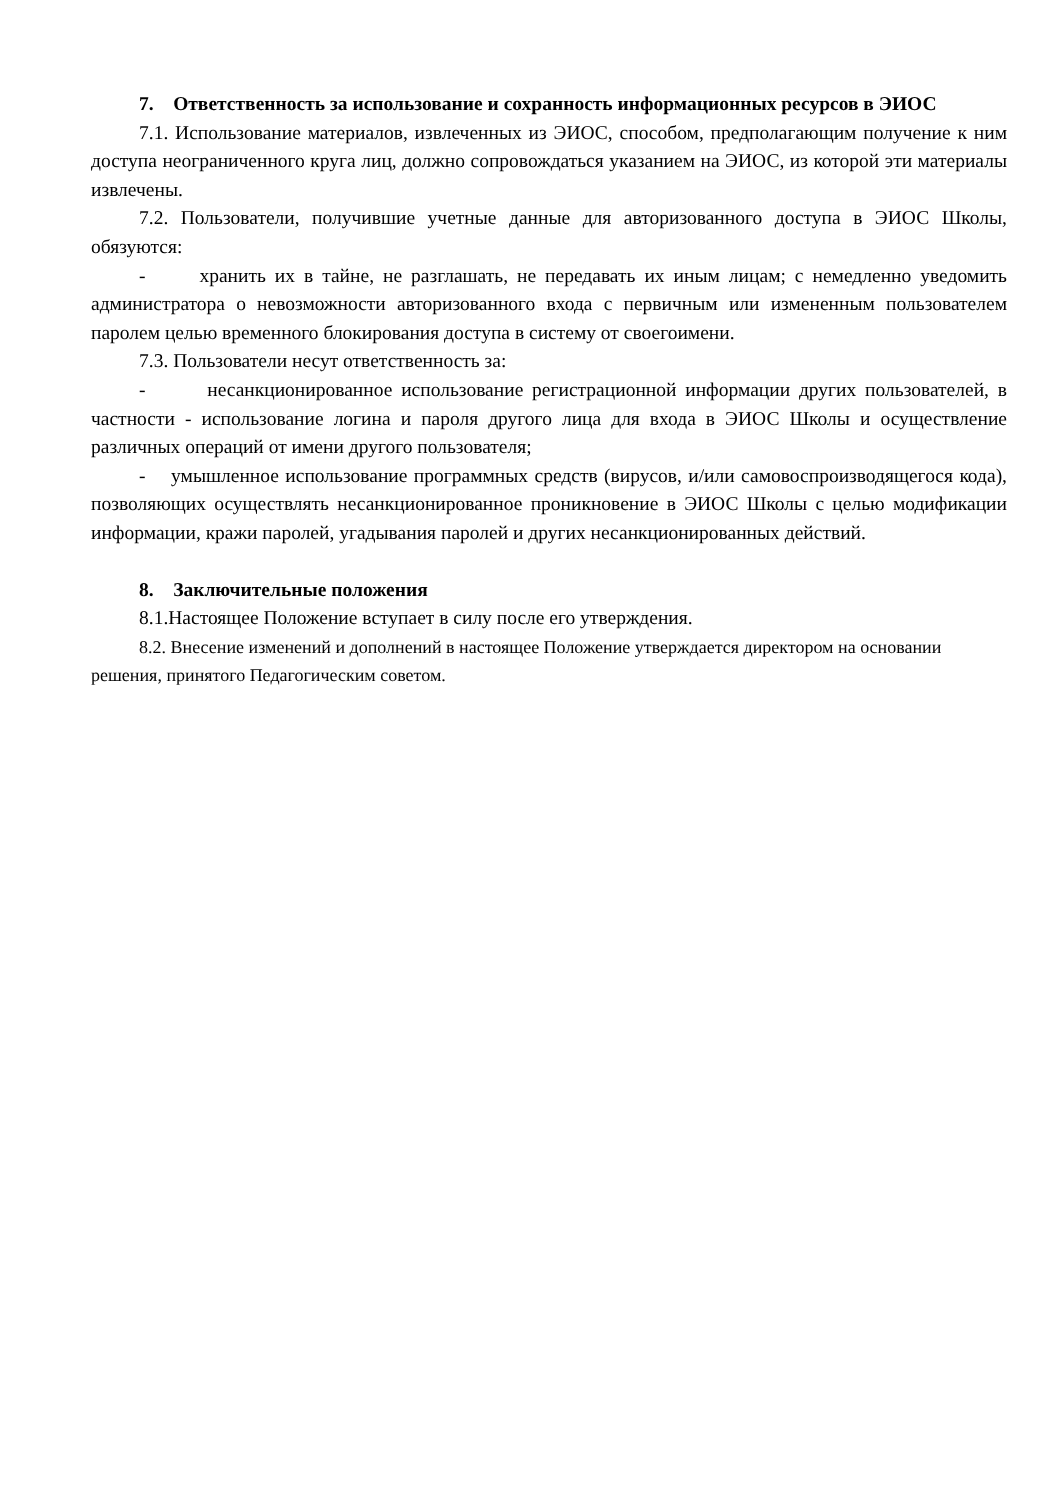7. Ответственность за использование и сохранность информационных ресурсов в ЭИОС
7.1. Использование материалов, извлеченных из ЭИОС, способом, предполагающим получение к ним доступа неограниченного круга лиц, должно сопровождаться указанием на ЭИОС, из которой эти материалы извлечены.
7.2. Пользователи, получившие учетные данные для авторизованного доступа в ЭИОС Школы, обязуются:
- хранить их в тайне, не разглашать, не передавать их иным лицам; с немедленно уведомить администратора о невозможности авторизованного входа с первичным или измененным пользователем паролем целью временного блокирования доступа в систему от своегоимени.
7.3. Пользователи несут ответственность за:
- несанкционированное использование регистрационной информации других пользователей, в частности - использование логина и пароля другого лица для входа в ЭИОС Школы и осуществление различных операций от имени другого пользователя;
- умышленное использование программных средств (вирусов, и/или самовоспроизводящегося кода), позволяющих осуществлять несанкционированное проникновение в ЭИОС Школы с целью модификации информации, кражи паролей, угадывания паролей и других несанкционированных действий.
8. Заключительные положения
8.1.Настоящее Положение вступает в силу после его утверждения.
8.2. Внесение изменений и дополнений в настоящее Положение утверждается директором на основании решения, принятого Педагогическим советом.